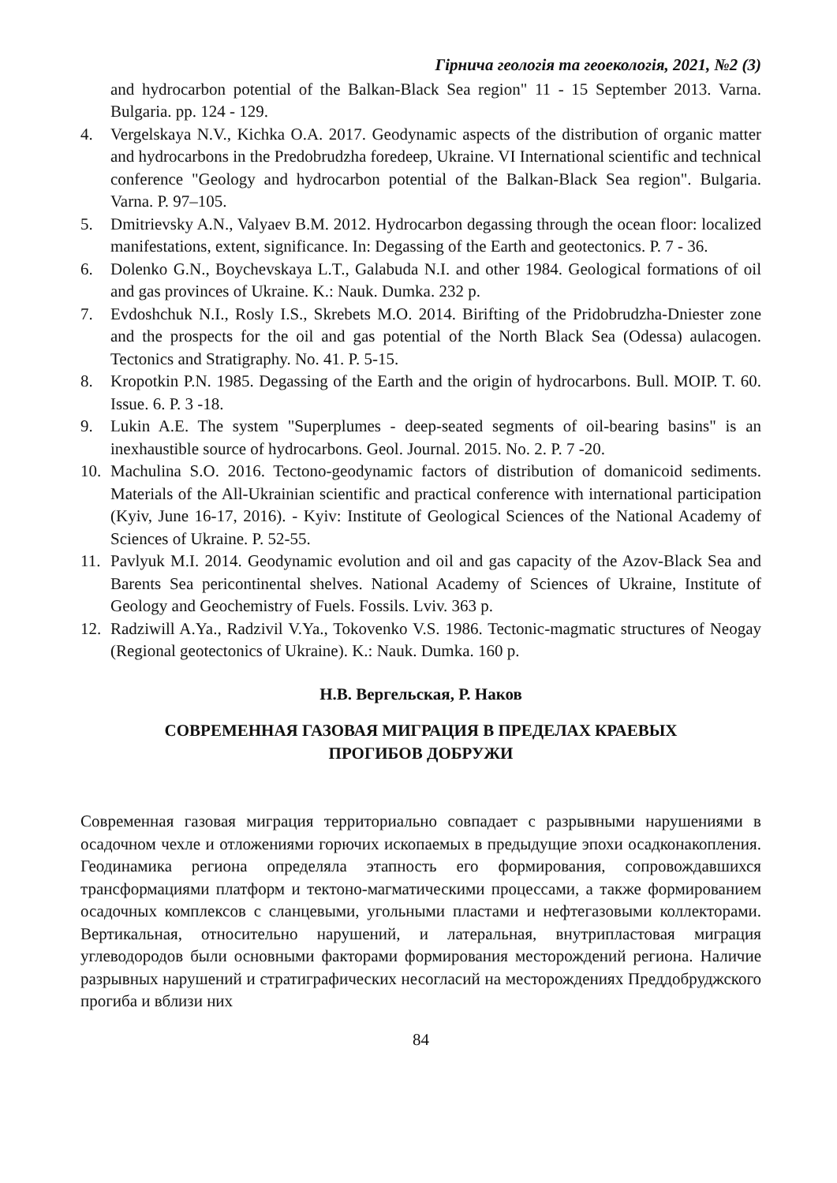Гірнича геологія та геоекологія, 2021, №2 (3)
and hydrocarbon potential of the Balkan-Black Sea region" 11 - 15 September 2013. Varna. Bulgaria. pp. 124 - 129.
4. Vergelskaya N.V., Kichka O.A. 2017. Geodynamic aspects of the distribution of organic matter and hydrocarbons in the Predobrudzha foredeep, Ukraine. VI International scientific and technical conference "Geology and hydrocarbon potential of the Balkan-Black Sea region". Bulgaria. Varna. P. 97–105.
5. Dmitrievsky A.N., Valyaev B.M. 2012. Hydrocarbon degassing through the ocean floor: localized manifestations, extent, significance. In: Degassing of the Earth and geotectonics. P. 7 - 36.
6. Dolenko G.N., Boychevskaya L.T., Galabuda N.I. and other 1984. Geological formations of oil and gas provinces of Ukraine. K.: Nauk. Dumka. 232 p.
7. Evdoshchuk N.I., Rosly I.S., Skrebets M.O. 2014. Birifting of the Pridobrudzha-Dniester zone and the prospects for the oil and gas potential of the North Black Sea (Odessa) aulacogen. Tectonics and Stratigraphy. No. 41. P. 5-15.
8. Kropotkin P.N. 1985. Degassing of the Earth and the origin of hydrocarbons. Bull. MOIP. T. 60. Issue. 6. P. 3 -18.
9. Lukin A.E. The system "Superplumes - deep-seated segments of oil-bearing basins" is an inexhaustible source of hydrocarbons. Geol. Journal. 2015. No. 2. P. 7 -20.
10. Machulina S.O. 2016. Tectono-geodynamic factors of distribution of domanicoid sediments. Materials of the All-Ukrainian scientific and practical conference with international participation (Kyiv, June 16-17, 2016). - Kyiv: Institute of Geological Sciences of the National Academy of Sciences of Ukraine. P. 52-55.
11. Pavlyuk M.I. 2014. Geodynamic evolution and oil and gas capacity of the Azov-Black Sea and Barents Sea pericontinental shelves. National Academy of Sciences of Ukraine, Institute of Geology and Geochemistry of Fuels. Fossils. Lviv. 363 p.
12. Radziwill A.Ya., Radzivil V.Ya., Tokovenko V.S. 1986. Tectonic-magmatic structures of Neogay (Regional geotectonics of Ukraine). K.: Nauk. Dumka. 160 p.
Н.В. Вергельская, Р. Наков
СОВРЕМЕННАЯ ГАЗОВАЯ МИГРАЦИЯ В ПРЕДЕЛАХ КРАЕВЫХ
ПРОГИБОВ ДОБРУЖИ
Современная газовая миграция территориально совпадает с разрывными нарушениями в осадочном чехле и отложениями горючих ископаемых в предыдущие эпохи осадконакопления. Геодинамика региона определяла этапность его формирования, сопровождавшихся трансформациями платформ и тектоно-магматическими процессами, а также формированием осадочных комплексов с сланцевыми, угольными пластами и нефтегазовыми коллекторами. Вертикальная, относительно нарушений, и латеральная, внутрипластовая миграция углеводородов были основными факторами формирования месторождений региона. Наличие разрывных нарушений и стратиграфических несогласий на месторождениях Преддобруджского прогиба и вблизи них
84